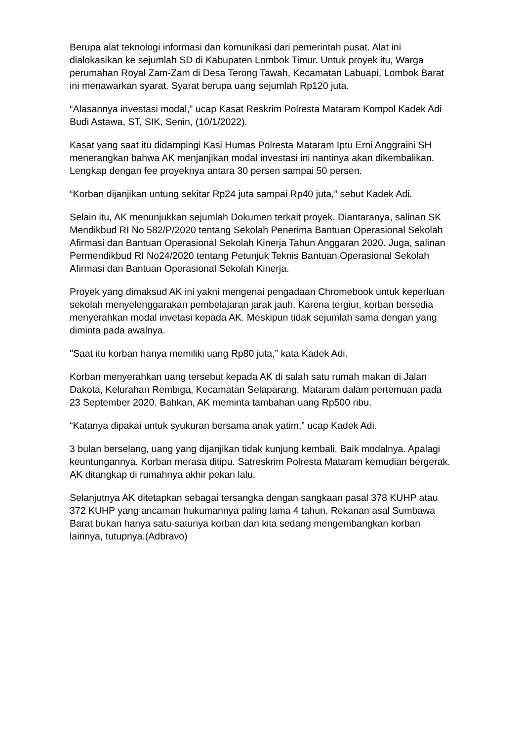Berupa alat teknologi informasi dan komunikasi dari pemerintah pusat. Alat ini dialokasikan ke sejumlah SD di Kabupaten Lombok Timur. Untuk proyek itu, Warga perumahan Royal Zam-Zam di Desa Terong Tawah, Kecamatan Labuapi, Lombok Barat ini menawarkan syarat. Syarat berupa uang sejumlah Rp120 juta.
“Alasannya investasi modal,” ucap Kasat Reskrim Polresta Mataram Kompol Kadek Adi Budi Astawa, ST, SIK, Senin, (10/1/2022).
Kasat yang saat itu didampingi Kasi Humas Polresta Mataram Iptu Erni Anggraini SH menerangkan bahwa AK menjanjikan modal investasi ini nantinya akan dikembalikan. Lengkap dengan fee proyeknya antara 30 persen sampai 50 persen.
“Korban dijanjikan untung sekitar Rp24 juta sampai Rp40 juta,” sebut Kadek Adi.
Selain itu, AK menunjukkan sejumlah Dokumen terkait proyek. Diantaranya, salinan SK Mendikbud RI No 582/P/2020 tentang Sekolah Penerima Bantuan Operasional Sekolah Afirmasi dan Bantuan Operasional Sekolah Kinerja Tahun Anggaran 2020. Juga, salinan Permendikbud RI No24/2020 tentang Petunjuk Teknis Bantuan Operasional Sekolah Afirmasi dan Bantuan Operasional Sekolah Kinerja.
Proyek yang dimaksud AK ini yakni mengenai pengadaan Chromebook untuk keperluan sekolah menyelenggarakan pembelajaran jarak jauh. Karena tergiur, korban bersedia menyerahkan modal invetasi kepada AK. Meskipun tidak sejumlah sama dengan yang diminta pada awalnya.
"Saat itu korban hanya memiliki uang Rp80 juta,” kata Kadek Adi.
Korban menyerahkan uang tersebut kepada AK di salah satu rumah makan di Jalan Dakota, Kelurahan Rembiga, Kecamatan Selaparang, Mataram dalam pertemuan pada 23 September 2020. Bahkan, AK meminta tambahan uang Rp500 ribu.
“Katanya dipakai untuk syukuran bersama anak yatim,” ucap Kadek Adi.
3 bulan berselang, uang yang dijanjikan tidak kunjung kembali. Baik modalnya. Apalagi keuntungannya. Korban merasa ditipu. Satreskrim Polresta Mataram kemudian bergerak. AK ditangkap di rumahnya akhir pekan lalu.
Selanjutnya AK ditetapkan sebagai tersangka dengan sangkaan pasal 378 KUHP atau 372 KUHP yang ancaman hukumannya paling lama 4 tahun. Rekanan asal Sumbawa Barat bukan hanya satu-satunya korban dan kita sedang mengembangkan korban lainnya, tutupnya.(Adbravo)